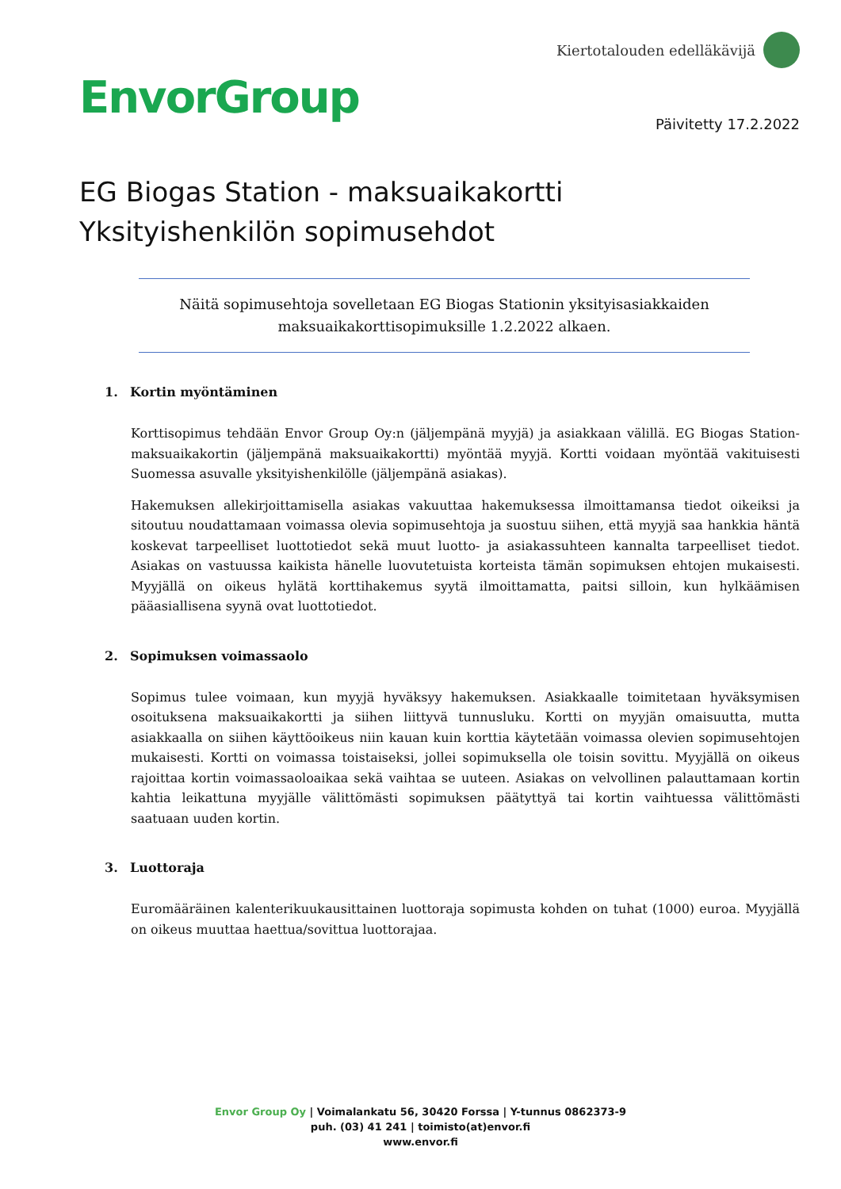EnvorGroup
Kiertotalouden edelläkävijä
Päivitetty 17.2.2022
EG Biogas Station - maksuaikakortti
Yksityishenkilön sopimusehdot
Näitä sopimusehtoja sovelletaan EG Biogas Stationin yksityisasiakkaiden maksuaikakorttisopimuksille 1.2.2022 alkaen.
1. Kortin myöntäminen
Korttisopimus tehdään Envor Group Oy:n (jäljempänä myyjä) ja asiakkaan välillä. EG Biogas Station-maksuaikakortin (jäljempänä maksuaikakortti) myöntää myyjä. Kortti voidaan myöntää vakituisesti Suomessa asuvalle yksityishenkilölle (jäljempänä asiakas).
Hakemuksen allekirjoittamisella asiakas vakuuttaa hakemuksessa ilmoittamansa tiedot oikeiksi ja sitoutuu noudattamaan voimassa olevia sopimusehtoja ja suostuu siihen, että myyjä saa hankkia häntä koskevat tarpeelliset luottotiedot sekä muut luotto- ja asiakassuhteen kannalta tarpeelliset tiedot. Asiakas on vastuussa kaikista hänelle luovutetuista korteista tämän sopimuksen ehtojen mukaisesti. Myyjällä on oikeus hylätä korttihakemus syytä ilmoittamatta, paitsi silloin, kun hylkäämisen pääasiallisena syynä ovat luottotiedot.
2. Sopimuksen voimassaolo
Sopimus tulee voimaan, kun myyjä hyväksyy hakemuksen. Asiakkaalle toimitetaan hyväksymisen osoituksena maksuaikakortti ja siihen liittyvä tunnusluku. Kortti on myyjän omaisuutta, mutta asiakkaalla on siihen käyttöoikeus niin kauan kuin korttia käytetään voimassa olevien sopimusehtojen mukaisesti. Kortti on voimassa toistaiseksi, jollei sopimuksella ole toisin sovittu. Myyjällä on oikeus rajoittaa kortin voimassaoloaikaa sekä vaihtaa se uuteen. Asiakas on velvollinen palauttamaan kortin kahtia leikattuna myyjälle välittömästi sopimuksen päätyttyä tai kortin vaihtuessa välittömästi saatuaan uuden kortin.
3. Luottoraja
Euromääräinen kalenterikuukausittainen luottoraja sopimusta kohden on tuhat (1000) euroa. Myyjällä on oikeus muuttaa haettua/sovittua luottorajaa.
Envor Group Oy | Voimalankatu 56, 30420 Forssa | Y-tunnus 0862373-9
puh. (03) 41 241 | toimisto(at)envor.fi
www.envor.fi